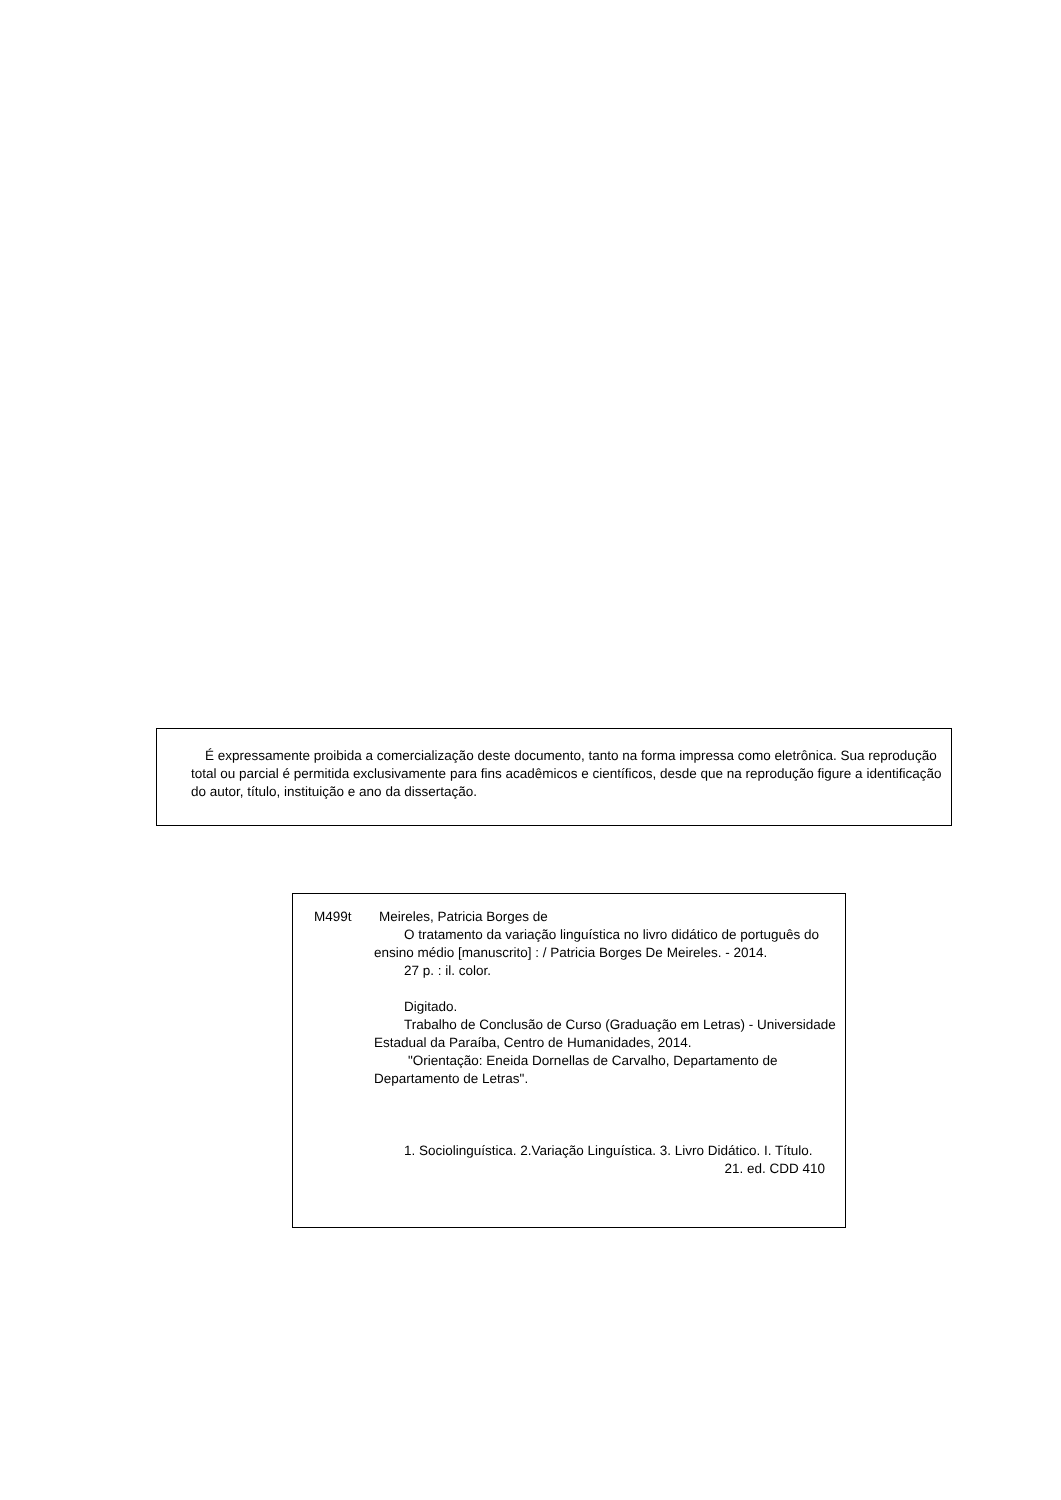É expressamente proibida a comercialização deste documento, tanto na forma impressa como eletrônica. Sua reprodução total ou parcial é permitida exclusivamente para fins acadêmicos e científicos, desde que na reprodução figure a identificação do autor, título, instituição e ano da dissertação.
M499t Meireles, Patricia Borges de
O tratamento da variação linguística no livro didático de português do ensino médio [manuscrito] : / Patricia Borges De Meireles. - 2014.
27 p. : il. color.
Digitado.
Trabalho de Conclusão de Curso (Graduação em Letras) - Universidade Estadual da Paraíba, Centro de Humanidades, 2014.
"Orientação: Eneida Dornellas de Carvalho, Departamento de Departamento de Letras".
1. Sociolinguística. 2.Variação Linguística. 3. Livro Didático. I. Título.
21. ed. CDD 410